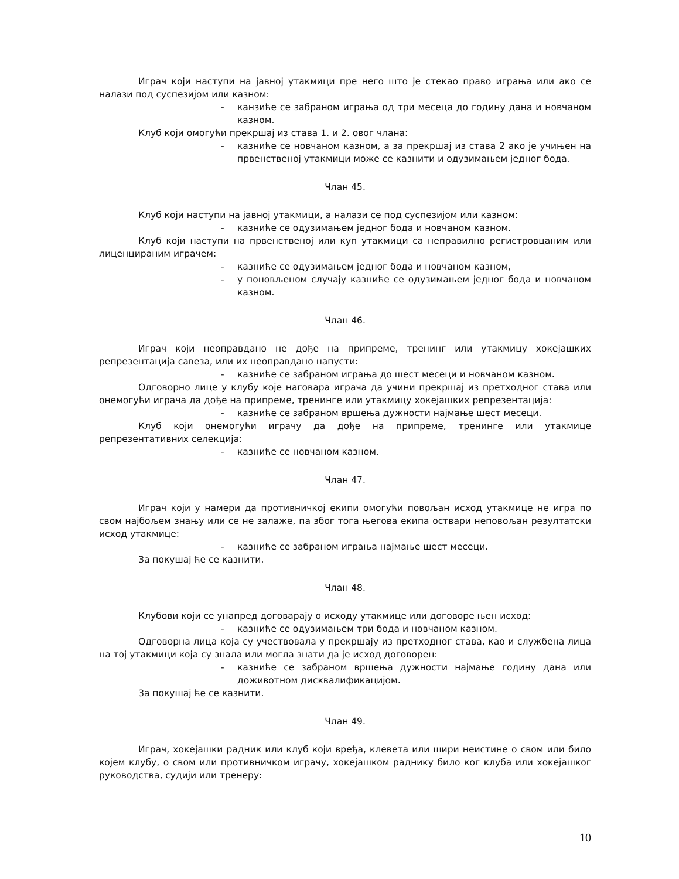Играч који наступи на јавној утакмици пре него што је стекао право играња или ако се налази под суспезијом или казном:
- канзиће се забраном играња од три месеца до годину дана и новчаном казном.
Клуб који омогући прекршај из става 1. и 2. овог члана:
- казниће се новчаном казном, а за прекршај из става 2 ако је учињен на првенственој утакмици може се казнити и одузимањем једног бода.
Члан 45.
Клуб који наступи на јавној утакмици, а налази се под суспезијом или казном:
- казниће се одузимањем једног бода и новчаном казном.
Клуб који наступи на првенственој или куп утакмици са неправилно регистровцаним или лиценцираним играчем:
- казниће се одузимањем једног бода и новчаном казном,
- у поновљеном случају казниће се одузимањем једног бода и новчаном казном.
Члан 46.
Играч који неоправдано не дође на припреме, тренинг или утакмицу хокејашких репрезентација савеза, или их неоправдано напусти:
- казниће се забраном играња до шест месеци и новчаном казном.
Одговорно лице у клубу које наговара играча да учини прекршај из претходног става или онемогући играча да дође на припреме, тренинге или утакмицу хокејашких репрезентација:
- казниће се забраном вршења дужности најмање шест месеци.
Клуб који онемогући играчу да дође на припреме, тренинге или утакмице репрезентативних селекција:
- казниће се новчаном казном.
Члан 47.
Играч који у намери да противничкој екипи омогући повољан исход утакмице не игра по свом најбољем знању или се не залаже, па због тога његова екипа оствари неповољан резултатски исход утакмице:
- казниће се забраном играња најмање шест месеци.
За покушај ће се казнити.
Члан 48.
Клубови који се унапред договарају о исходу утакмице или договоре њен исход:
- казниће се одузимањем три бода и новчаном казном.
Одговорна лица која су учествовала у прекршају из претходног става, као и службена лица на тој утакмици која су знала или могла знати да је исход договорен:
- казниће се забраном вршења дужности најмање годину дана или доживотном дисквалификацијом.
За покушај ће се казнити.
Члан 49.
Играч, хокејашки радник или клуб који вређа, клевета или шири неистине о свом или било којем клубу, о свом или противничком играчу, хокејашком раднику било ког клуба или хокејашког руководства, судији или тренеру:
10